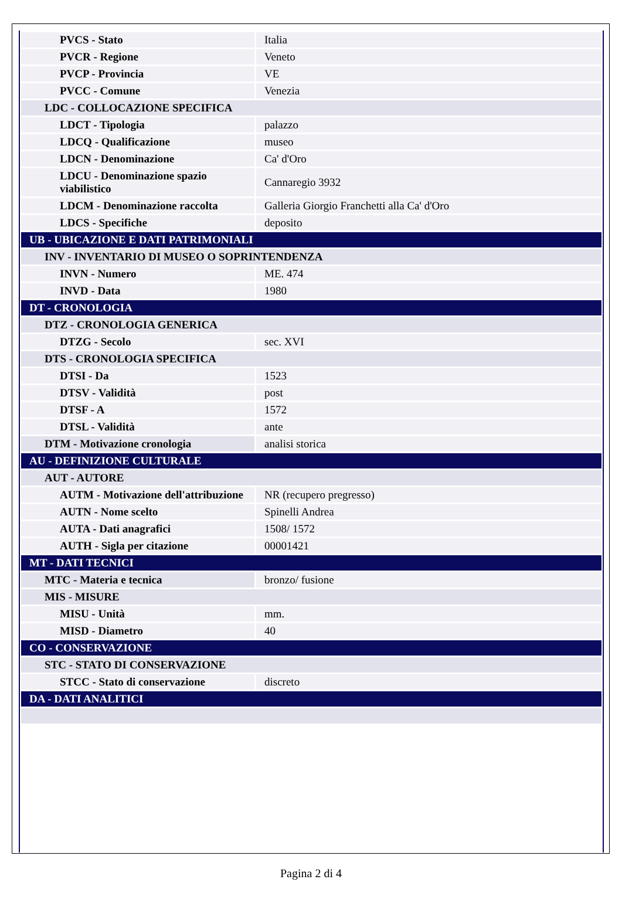| PVCS - Stato | Italia |
| PVCR - Regione | Veneto |
| PVCP - Provincia | VE |
| PVCC - Comune | Venezia |
| LDC - COLLOCAZIONE SPECIFICA | |
| LDCT - Tipologia | palazzo |
| LDCQ - Qualificazione | museo |
| LDCN - Denominazione | Ca' d'Oro |
| LDCU - Denominazione spazio viabilistico | Cannaregio 3932 |
| LDCM - Denominazione raccolta | Galleria Giorgio Franchetti alla Ca' d'Oro |
| LDCS - Specifiche | deposito |
| UB - UBICAZIONE E DATI PATRIMONIALI | |
| INV - INVENTARIO DI MUSEO O SOPRINTENDENZA | |
| INVN - Numero | ME. 474 |
| INVD - Data | 1980 |
| DT - CRONOLOGIA | |
| DTZ - CRONOLOGIA GENERICA | |
| DTZG - Secolo | sec. XVI |
| DTS - CRONOLOGIA SPECIFICA | |
| DTSI - Da | 1523 |
| DTSV - Validità | post |
| DTSF - A | 1572 |
| DTSL - Validità | ante |
| DTM - Motivazione cronologia | analisi storica |
| AU - DEFINIZIONE CULTURALE | |
| AUT - AUTORE | |
| AUTM - Motivazione dell'attribuzione | NR (recupero pregresso) |
| AUTN - Nome scelto | Spinelli Andrea |
| AUTA - Dati anagrafici | 1508/ 1572 |
| AUTH - Sigla per citazione | 00001421 |
| MT - DATI TECNICI | |
| MTC - Materia e tecnica | bronzo/ fusione |
| MIS - MISURE | |
| MISU - Unità | mm. |
| MISD - Diametro | 40 |
| CO - CONSERVAZIONE | |
| STC - STATO DI CONSERVAZIONE | |
| STCC - Stato di conservazione | discreto |
| DA - DATI ANALITICI | |
Pagina 2 di 4